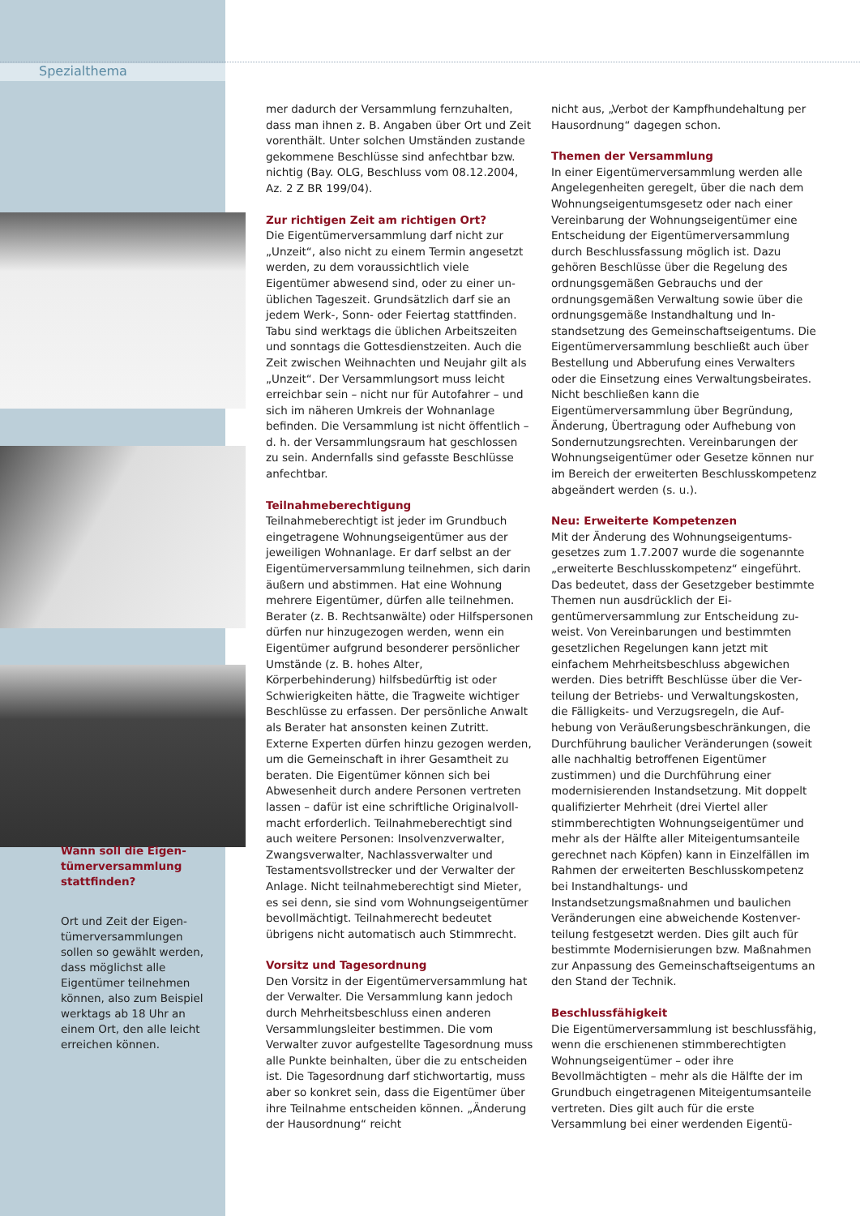Spezialthema
Wann soll die Eigen­tümerversammlung stattfinden?
Ort und Zeit der Eigen­tümerversammlungen sollen so gewählt wer­den, dass möglichst alle Eigentümer teilnehmen können, also zum Bei­spiel werktags ab 18 Uhr an einem Ort, den alle leicht erreichen können.
mer dadurch der Versammlung fernzuhalten, dass man ihnen z. B. Angaben über Ort und Zeit vorenthält. Unter solchen Umständen zustande gekommene Beschlüsse sind anfechtbar bzw. nichtig (Bay. OLG, Beschluss vom 08.12.2004, Az. 2 Z BR 199/04).
Zur richtigen Zeit am richtigen Ort?
Die Eigentümerversammlung darf nicht zur „Unzeit“, also nicht zu einem Termin ange­setzt werden, zu dem voraussichtlich viele Eigentümer abwesend sind, oder zu einer un­üblichen Tageszeit. Grundsätzlich darf sie an jedem Werk-, Sonn- oder Feiertag stattfinden. Tabu sind werktags die üblichen Arbeitszeiten und sonntags die Gottesdienstzeiten. Auch die Zeit zwischen Weihnachten und Neujahr gilt als „Unzeit“. Der Versammlungsort muss leicht erreichbar sein – nicht nur für Autofah­rer – und sich im näheren Umkreis der Wohn­anlage befinden. Die Versammlung ist nicht öffentlich – d. h. der Versammlungsraum hat geschlossen zu sein. Andernfalls sind gefasste Beschlüsse anfechtbar.
Teilnahmeberechtigung
Teilnahmeberechtigt ist jeder im Grundbuch eingetragene Wohnungseigentümer aus der jeweiligen Wohnanlage. Er darf selbst an der Eigentümerversammlung teilnehmen, sich darin äußern und abstimmen. Hat eine Wohnung mehrere Eigentümer, dürfen alle teilnehmen. Berater (z. B. Rechtsanwälte) oder Hilfspersonen dürfen nur hinzugezogen wer­den, wenn ein Eigentümer aufgrund besonde­rer persönlicher Umstände (z. B. hohes Alter, Körperbehinderung) hilfsbedürftig ist oder Schwierigkeiten hätte, die Tragweite wichtiger Beschlüsse zu erfassen. Der persönliche An­walt als Berater hat ansonsten keinen Zutritt. Externe Experten dürfen hinzu gezogen wer­den, um die Gemeinschaft in ihrer Gesamtheit zu beraten. Die Eigentümer können sich bei Abwesenheit durch andere Personen vertreten lassen – dafür ist eine schriftliche Originalvoll­macht erforderlich. Teilnahmeberechtigt sind auch weitere Personen: Insolvenzverwalter, Zwangsverwalter, Nachlassverwalter und Testamentsvollstrecker und der Verwalter der Anlage. Nicht teilnahmeberechtigt sind Mieter, es sei denn, sie sind vom Wohnungseigentü­mer bevollmächtigt. Teilnahmerecht bedeutet übrigens nicht automatisch auch Stimmrecht.
Vorsitz und Tagesordnung
Den Vorsitz in der Eigentümerversammlung hat der Verwalter. Die Versammlung kann jedoch durch Mehrheitsbeschluss einen ande­ren Versammlungsleiter bestimmen. Die vom Verwalter zuvor aufgestellte Tagesordnung muss alle Punkte beinhalten, über die zu entscheiden ist. Die Tagesordnung darf stich­wortartig, muss aber so konkret sein, dass die Eigentümer über ihre Teilnahme entscheiden können. „Änderung der Hausordnung“ reicht
nicht aus, „Verbot der Kampfhundehaltung per Hausordnung“ dagegen schon.
Themen der Versammlung
In einer Eigentümerversammlung werden alle Angelegenheiten geregelt, über die nach dem Wohnungseigentumsgesetz oder nach einer Vereinbarung der Wohnungseigentümer eine Entscheidung der Eigentümerversamm­lung durch Beschlussfassung möglich ist. Dazu gehören Beschlüsse über die Regelung des ordnungsgemäßen Gebrauchs und der ordnungsgemäßen Verwaltung sowie über die ordnungsgemäße Instandhaltung und In­standsetzung des Gemeinschaftseigentums. Die Eigentümerversammlung beschließt auch über Bestellung und Abberufung eines Verwalters oder die Einsetzung eines Verwal­tungsbeirates. Nicht beschließen kann die Eigentümerversammlung über Begründung, Änderung, Übertragung oder Aufhebung von Sondernutzungsrechten. Vereinbarungen der Wohnungseigentümer oder Gesetze können nur im Bereich der erweiterten Be­schlusskompetenz abgeändert werden (s. u.).
Neu: Erweiterte Kompetenzen
Mit der Änderung des Wohnungseigentums­gesetzes zum 1.7.2007 wurde die sogenannte „erweiterte Beschlusskompetenz“ einge­führt. Das bedeutet, dass der Gesetzgeber bestimmte Themen nun ausdrücklich der Ei­gentümerversammlung zur Entscheidung zu­weist. Von Vereinbarungen und bestimmten gesetzlichen Regelungen kann jetzt mit einfachem Mehrheitsbeschluss abgewichen werden. Dies betrifft Beschlüsse über die Ver­teilung der Betriebs- und Verwaltungskosten, die Fälligkeits- und Verzugsregeln, die Auf­hebung von Veräußerungsbeschränkungen, die Durchführung baulicher Veränderungen (soweit alle nachhaltig betroffenen Eigen­tümer zustimmen) und die Durchführung einer modernisierenden Instandsetzung. Mit doppelt qualifizierter Mehrheit (drei Viertel aller stimmberechtigten Wohnungseigentü­mer und mehr als der Hälfte aller Miteigen­tumsanteile gerechnet nach Köpfen) kann in Einzelfällen im Rahmen der erweiterten Be­schlusskompetenz bei Instandhaltungs- und Instandsetzungsmaßnahmen und baulichen Veränderungen eine abweichende Kostenver­teilung festgesetzt werden. Dies gilt auch für bestimmte Modernisierungen bzw. Maßnah­men zur Anpassung des Gemeinschaftseigen­tums an den Stand der Technik.
Beschlussfähigkeit
Die Eigentümerversammlung ist beschluss­fähig, wenn die erschienenen stimmberech­tigten Wohnungseigentümer – oder ihre Bevollmächtigten – mehr als die Hälfte der im Grundbuch eingetragenen Miteigentums­anteile vertreten. Dies gilt auch für die erste Versammlung bei einer werdenden Eigentü-